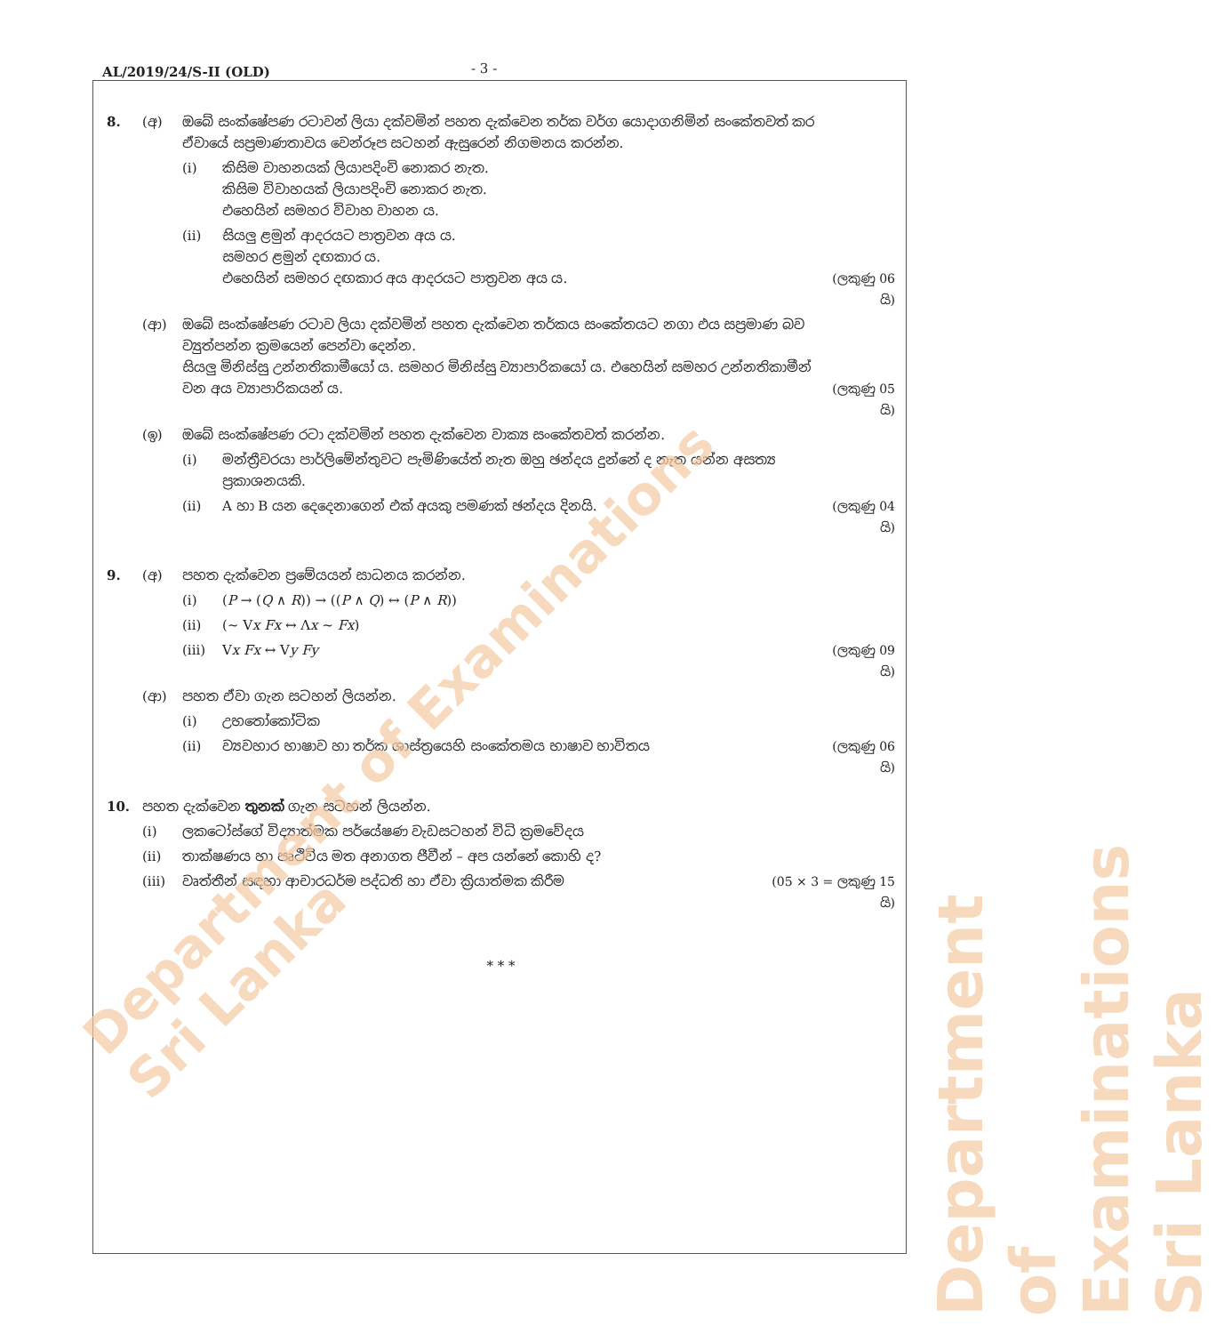AL/2019/24/S-II (OLD) - 3 -
8. (අ) ඔබේ සංක්ෂේපණ රටාවන් ලියා දක්වමින් පහත දැක්වෙන තර්ක වර්ග යොදාගනිමින් සංකේතවත් කර ඒවායේ සප්‍රමාණතාවය වෙන්රූප සටහන් ඇසුරෙන් නිගමනය කරන්න.
(i) කිසිම වාහනයක් ලියාපදිංචි නොකර නැත.
කිසිම විවාහයක් ලියාපදිංචි නොකර නැත.
එහෙයින් සමහර විවාහ වාහන ය.
(ii) සියලු ළමුන් ආදරයට පාත්‍රවන අය ය.
සමහර ළමුන් දඟකාර ය.
එහෙයින් සමහර දඟකාර අය ආදරයට පාත්‍රවන අය ය.
(ලකුණු 06 යි)
(ආ) ඔබේ සංක්ෂේපණ රටාව ලියා දක්වමින් පහත දැක්වෙන තර්කය සංකේතයට නගා එය සප්‍රමාණ බව ව්‍යුත්පන්න ක්‍රමයෙන් පෙන්වා දෙන්න.
සියලු මිනිස්සු උන්නතිකාමීයෝ ය. සමහර මිනිස්සු ව්‍යාපාරිකයෝ ය. එහෙයින් සමහර උන්නතිකාමීන් වන අය ව්‍යාපාරිකයන් ය.
(ලකුණු 05 යි)
(ඉ) ඔබේ සංක්ෂේපණ රටා දක්වමින් පහත දැක්වෙන වාක්‍ය සංකේතවත් කරන්න.
(i) මන්ත්‍රීවරයා පාර්ලිමේන්තුවට පැමිණියේත් නැත ඔහු ඡන්දය දුන්නේ ද නැත යන්න අසත්‍ය ප්‍රකාශනයකි.
(ii) A හා B යන දෙදෙනාගෙන් එක් අයකු පමණක් ඡන්දය දිනයි. (ලකුණු 04 යි)
9. (අ) පහත දැක්වෙන ප්‍රමේයයන් සාධනය කරන්න.
(i) (P → (Q ∧ R)) → ((P ∧ Q) ↔ (P ∧ R))
(ii) (~ Vx Fx ↔ Λx ~ Fx)
(iii) Vx Fx ↔ Vy Fy (ලකුණු 09 යි)
(ආ) පහත ඒවා ගැන සටහන් ලියන්න.
(i) උභතෝකෝටික
(ii) ව්‍යවහාර භාෂාව හා තර්ක ශාස්ත්‍රයෙහි සංකේතමය භාෂාව භාවිතය (ලකුණු 06 යි)
10. පහත දැක්වෙන තුනක් ගැන සටහන් ලියන්න.
(i) ලකටෝස්ගේ විද්‍යාත්මක පර්යේෂණ වැඩසටහන් විධි ක්‍රමවේදය
(ii) තාක්ෂණය හා පෘථිවිය මත අනාගත ජීවීන් – අප යන්නේ කොහි ද?
(iii) වෘත්තීන් සඳහා ආචාරධර්ම පද්ධති හා ඒවා ක්‍රියාත්මක කිරීම (05 × 3 = ලකුණු 15 යි)
* * *
Department of Examinations Sri Lanka
Department of Examinations Sri Lanka